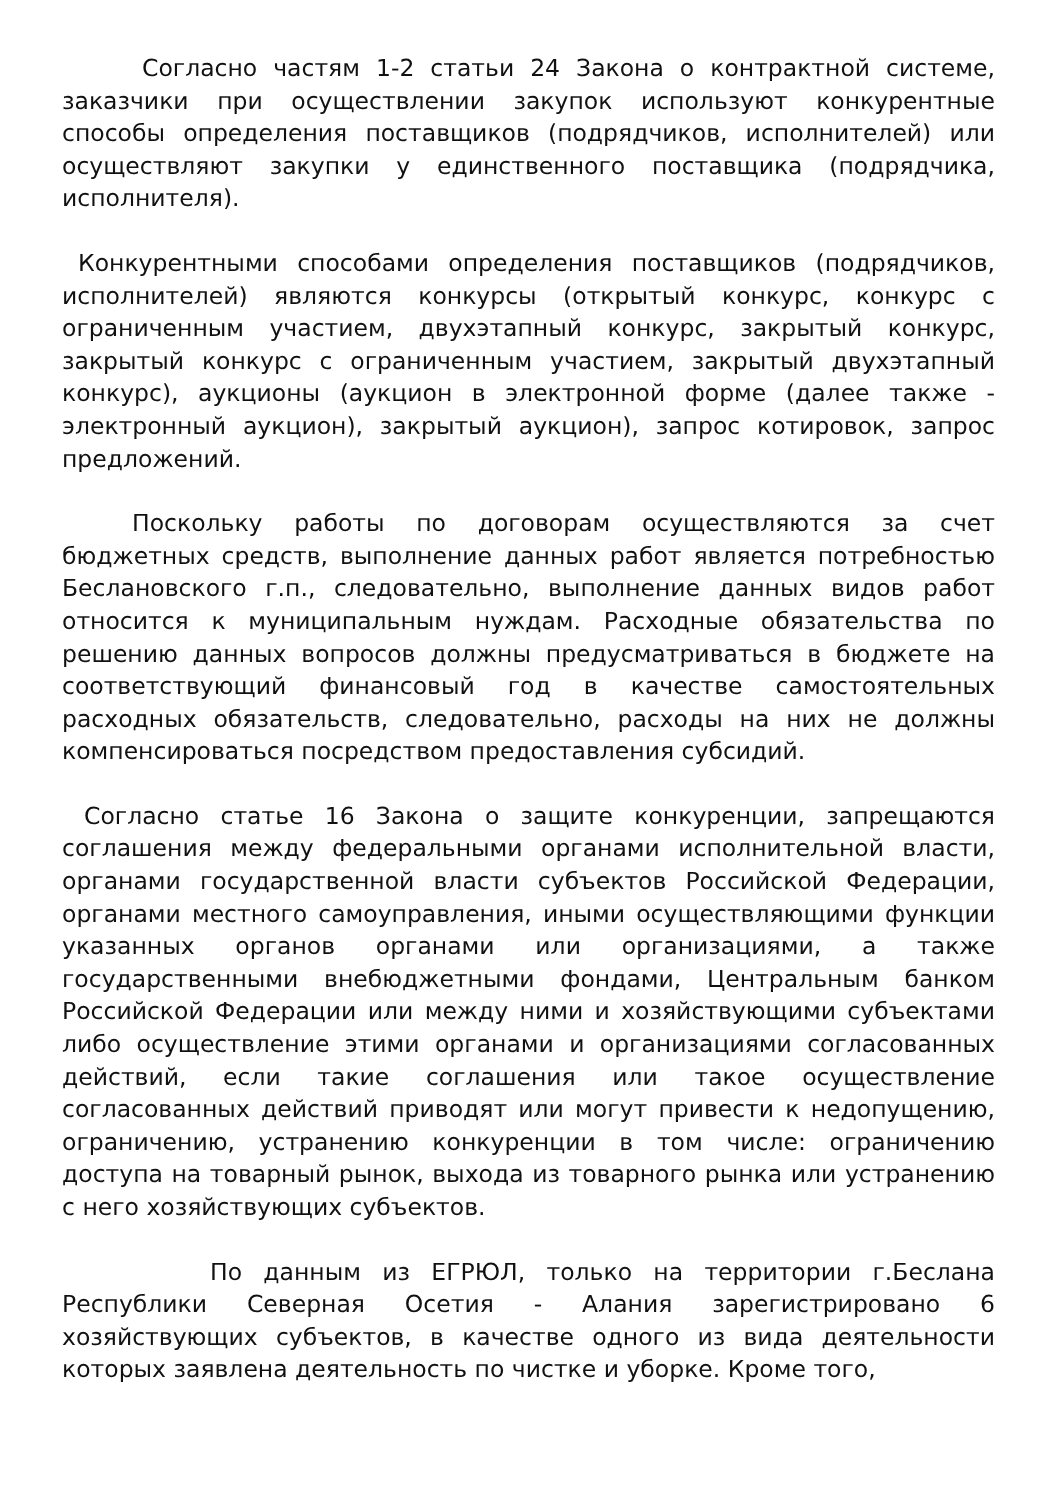Согласно частям 1-2 статьи 24 Закона о контрактной системе, заказчики при осуществлении закупок используют конкурентные способы определения поставщиков (подрядчиков, исполнителей) или осуществляют закупки у единственного поставщика (подрядчика, исполнителя).
Конкурентными способами определения поставщиков (подрядчиков, исполнителей) являются конкурсы (открытый конкурс, конкурс с ограниченным участием, двухэтапный конкурс, закрытый конкурс, закрытый конкурс с ограниченным участием, закрытый двухэтапный конкурс), аукционы (аукцион в электронной форме (далее также - электронный аукцион), закрытый аукцион), запрос котировок, запрос предложений.
Поскольку работы по договорам осуществляются за счет бюджетных средств, выполнение данных работ является потребностью Беслановского г.п., следовательно, выполнение данных видов работ относится к муниципальным нуждам. Расходные обязательства по решению данных вопросов должны предусматриваться в бюджете на соответствующий финансовый год в качестве самостоятельных расходных обязательств, следовательно, расходы на них не должны компенсироваться посредством предоставления субсидий.
Согласно статье 16 Закона о защите конкуренции, запрещаются соглашения между федеральными органами исполнительной власти, органами государственной власти субъектов Российской Федерации, органами местного самоуправления, иными осуществляющими функции указанных органов органами или организациями, а также государственными внебюджетными фондами, Центральным банком Российской Федерации или между ними и хозяйствующими субъектами либо осуществление этими органами и организациями согласованных действий, если такие соглашения или такое осуществление согласованных действий приводят или могут привести к недопущению, ограничению, устранению конкуренции в том числе: ограничению доступа на товарный рынок, выхода из товарного рынка или устранению с него хозяйствующих субъектов.
По данным из ЕГРЮЛ, только на территории г.Беслана Республики Северная Осетия - Алания зарегистрировано 6 хозяйствующих субъектов, в качестве одного из вида деятельности которых заявлена деятельность по чистке и уборке. Кроме того,